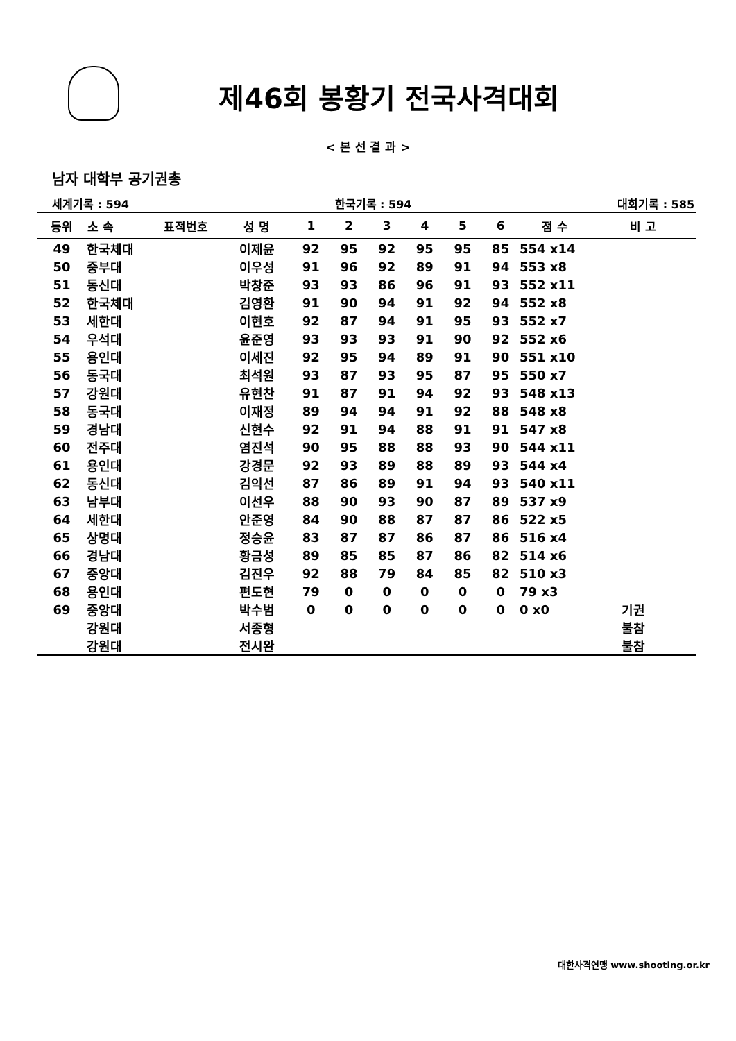제46회 봉황기 전국사격대회
< 본 선 결 과 >
남자 대학부 공기권총
세계기록 : 594 한국기록 : 594 대회기록 : 585
| 등위 | 소 속 | 표적번호 | 성 명 | 1 | 2 | 3 | 4 | 5 | 6 | 점 수 | 비 고 |
| --- | --- | --- | --- | --- | --- | --- | --- | --- | --- | --- | --- |
| 49 | 한국체대 | | 이제윤 | 92 | 95 | 92 | 95 | 95 | 85 | 554 x14 | |
| 50 | 중부대 | | 이우성 | 91 | 96 | 92 | 89 | 91 | 94 | 553 x8 | |
| 51 | 동신대 | | 박창준 | 93 | 93 | 86 | 96 | 91 | 93 | 552 x11 | |
| 52 | 한국체대 | | 김영환 | 91 | 90 | 94 | 91 | 92 | 94 | 552 x8 | |
| 53 | 세한대 | | 이현호 | 92 | 87 | 94 | 91 | 95 | 93 | 552 x7 | |
| 54 | 우석대 | | 윤준영 | 93 | 93 | 93 | 91 | 90 | 92 | 552 x6 | |
| 55 | 용인대 | | 이세진 | 92 | 95 | 94 | 89 | 91 | 90 | 551 x10 | |
| 56 | 동국대 | | 최석원 | 93 | 87 | 93 | 95 | 87 | 95 | 550 x7 | |
| 57 | 강원대 | | 유현찬 | 91 | 87 | 91 | 94 | 92 | 93 | 548 x13 | |
| 58 | 동국대 | | 이재정 | 89 | 94 | 94 | 91 | 92 | 88 | 548 x8 | |
| 59 | 경남대 | | 신현수 | 92 | 91 | 94 | 88 | 91 | 91 | 547 x8 | |
| 60 | 전주대 | | 염진석 | 90 | 95 | 88 | 88 | 93 | 90 | 544 x11 | |
| 61 | 용인대 | | 강경문 | 92 | 93 | 89 | 88 | 89 | 93 | 544 x4 | |
| 62 | 동신대 | | 김익선 | 87 | 86 | 89 | 91 | 94 | 93 | 540 x11 | |
| 63 | 남부대 | | 이선우 | 88 | 90 | 93 | 90 | 87 | 89 | 537 x9 | |
| 64 | 세한대 | | 안준영 | 84 | 90 | 88 | 87 | 87 | 86 | 522 x5 | |
| 65 | 상명대 | | 정승윤 | 83 | 87 | 87 | 86 | 87 | 86 | 516 x4 | |
| 66 | 경남대 | | 황금성 | 89 | 85 | 85 | 87 | 86 | 82 | 514 x6 | |
| 67 | 중앙대 | | 김진우 | 92 | 88 | 79 | 84 | 85 | 82 | 510 x3 | |
| 68 | 용인대 | | 편도현 | 79 | 0 | 0 | 0 | 0 | 0 | 79 x3 | |
| 69 | 중앙대 | | 박수범 | 0 | 0 | 0 | 0 | 0 | 0 | 0 x0 | 기권 |
| | 강원대 | | 서종형 | | | | | | | | 불참 |
| | 강원대 | | 전시완 | | | | | | | | 불참 |
대한사격연맹 www.shooting.or.kr